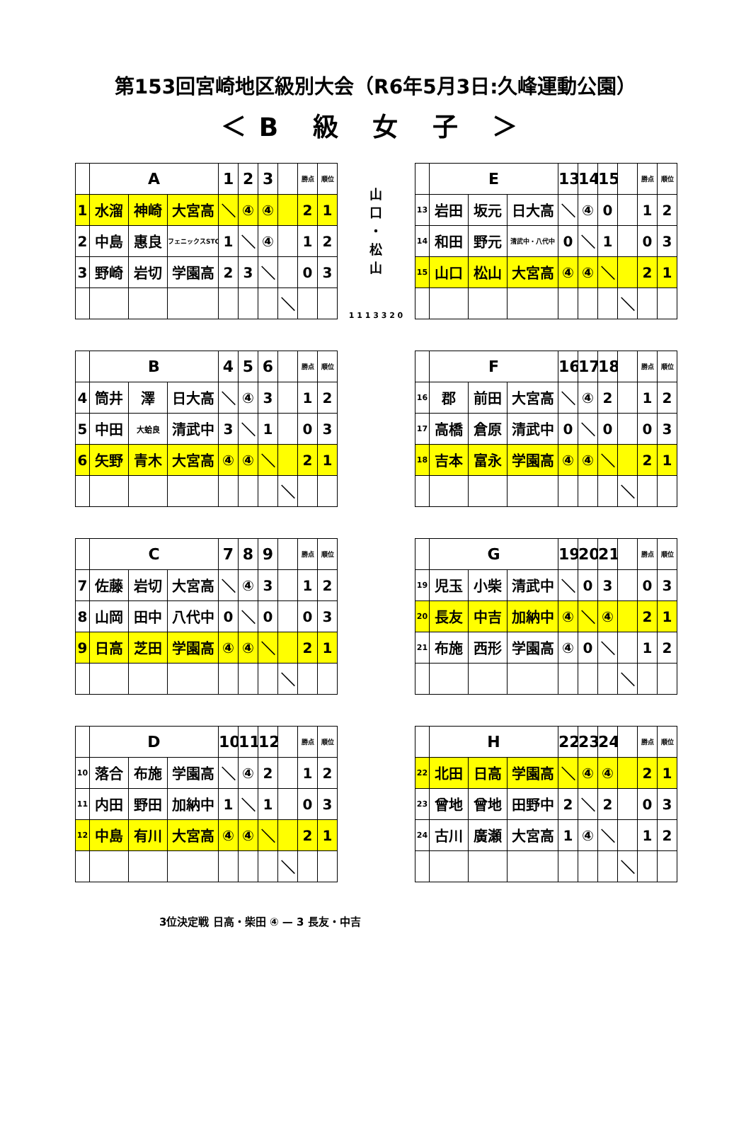第153回宮崎地区級別大会（R6年5月3日:久峰運動公園）
＜B 級 女 子 ＞
| | A | | | 1 | 2 | 3 | | 勝点 | 順位 |
| --- | --- | --- | --- | --- | --- | --- | --- | --- | --- |
| 1 | 水溜 | 神崎 | 大宮高 | ＼ | ④ | ④ | | 2 | 1 |
| 2 | 中島 | 惠良 | フェニックスSTC | 1 | ＼ | ④ | | 1 | 2 |
| 3 | 野崎 | 岩切 | 学園高 | 2 | 3 | ＼ | | 0 | 3 |
| | | | | | | | ＼ | | |
| | B | | | 4 | 5 | 6 | | 勝点 | 順位 |
| --- | --- | --- | --- | --- | --- | --- | --- | --- | --- |
| 4 | 筒井 | 澤 | 日大高 | ＼ | ④ | 3 | | 1 | 2 |
| 5 | 中田 | 大蛤良 | 清武中 | 3 | ＼ | 1 | | 0 | 3 |
| 6 | 矢野 | 青木 | 大宮高 | ④ | ④ | ＼ | | 2 | 1 |
| | | | | | | | ＼ | | |
| | C | | | 7 | 8 | 9 | | 勝点 | 順位 |
| --- | --- | --- | --- | --- | --- | --- | --- | --- | --- |
| 7 | 佐藤 | 岩切 | 大宮高 | ＼ | ④ | 3 | | 1 | 2 |
| 8 | 山岡 | 田中 | 八代中 | 0 | ＼ | 0 | | 0 | 3 |
| 9 | 日高 | 芝田 | 学園高 | ④ | ④ | ＼ | | 2 | 1 |
| | | | | | | | ＼ | | |
| | D | | | 10 | 11 | 12 | | 勝点 | 順位 |
| --- | --- | --- | --- | --- | --- | --- | --- | --- | --- |
| 10 | 落合 | 布施 | 学園高 | ＼ | ④ | 2 | | 1 | 2 |
| 11 | 内田 | 野田 | 加納中 | 1 | ＼ | 1 | | 0 | 3 |
| 12 | 中島 | 有川 | 大宮高 | ④ | ④ | ＼ | | 2 | 1 |
| | | | | | | | ＼ | | |
山
口
・
松
山
1 1 1 3 3 2 0
| | E | | | 13 | 14 | 15 | | 勝点 | 順位 |
| --- | --- | --- | --- | --- | --- | --- | --- | --- | --- |
| 13 | 岩田 | 坂元 | 日大高 | ＼ | ④ | 0 | | 1 | 2 |
| 14 | 和田 | 野元 | 清武中・八代中 | 0 | ＼ | 1 | | 0 | 3 |
| 15 | 山口 | 松山 | 大宮高 | ④ | ④ | ＼ | | 2 | 1 |
| | | | | | | | ＼ | | |
| | F | | | 16 | 17 | 18 | | 勝点 | 順位 |
| --- | --- | --- | --- | --- | --- | --- | --- | --- | --- |
| 16 | 郡 | 前田 | 大宮高 | ＼ | ④ | 2 | | 1 | 2 |
| 17 | 高橋 | 倉原 | 清武中 | 0 | ＼ | 0 | | 0 | 3 |
| 18 | 吉本 | 富永 | 学園高 | ④ | ④ | ＼ | | 2 | 1 |
| | | | | | | | ＼ | | |
| | G | | | 19 | 20 | 21 | | 勝点 | 順位 |
| --- | --- | --- | --- | --- | --- | --- | --- | --- | --- |
| 19 | 児玉 | 小柴 | 清武中 | ＼ | 0 | 3 | | 0 | 3 |
| 20 | 長友 | 中吉 | 加納中 | ④ | ＼ | ④ | | 2 | 1 |
| 21 | 布施 | 西形 | 学園高 | ④ | 0 | ＼ | | 1 | 2 |
| | | | | | | | ＼ | | |
| | H | | | 22 | 23 | 24 | | 勝点 | 順位 |
| --- | --- | --- | --- | --- | --- | --- | --- | --- | --- |
| 22 | 北田 | 日高 | 学園高 | ＼ | ④ | ④ | | 2 | 1 |
| 23 | 曾地 | 曾地 | 田野中 | 2 | ＼ | 2 | | 0 | 3 |
| 24 | 古川 | 廣瀬 | 大宮高 | 1 | ④ | ＼ | | 1 | 2 |
| | | | | | | | ＼ | | |
3位決定戦 日高・柴田 ④ — 3 長友・中吉